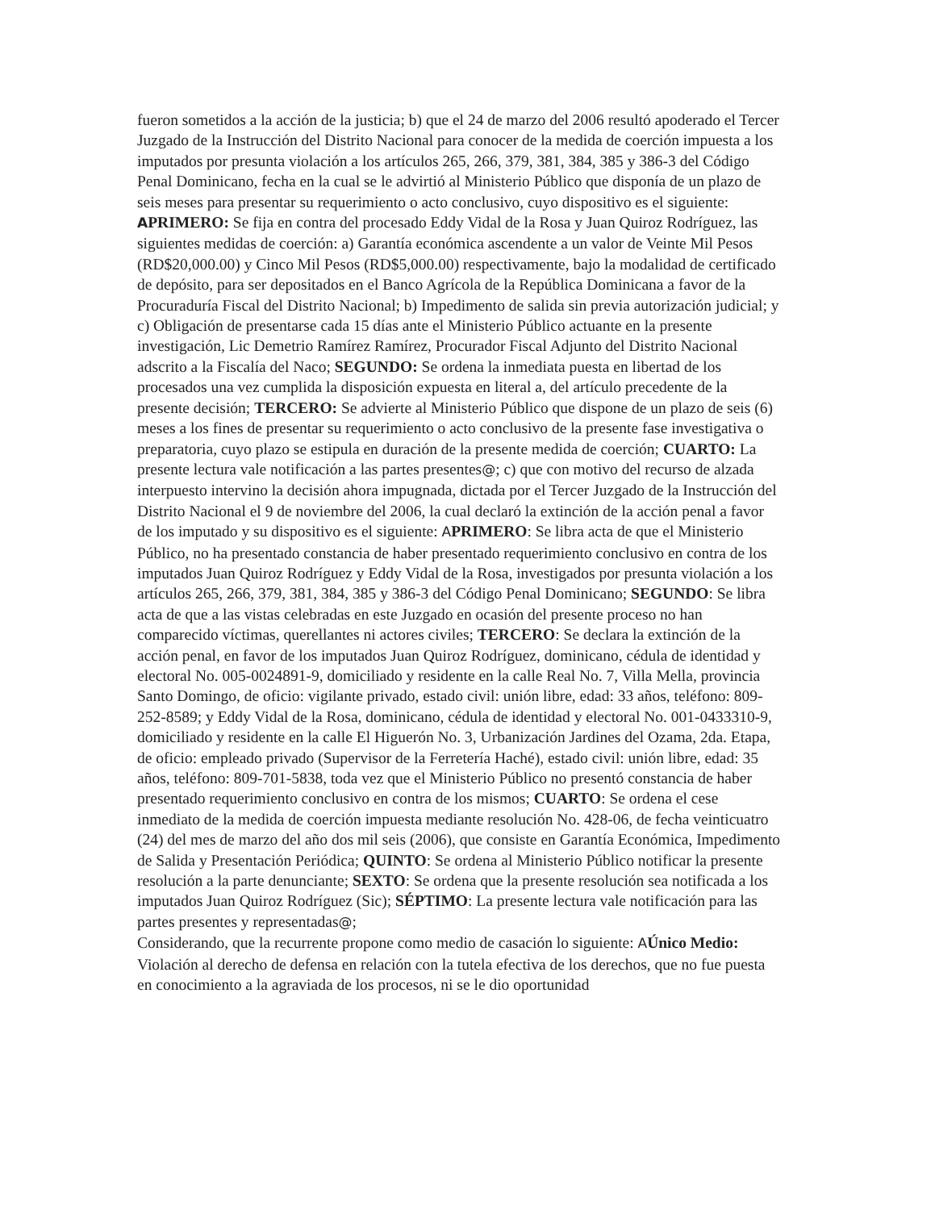fueron sometidos a la acción de la justicia; b) que el 24 de marzo del 2006 resultó apoderado el Tercer Juzgado de la Instrucción del Distrito Nacional para conocer de la medida de coerción impuesta a los imputados por presunta violación a los artículos 265, 266, 379, 381, 384, 385 y 386-3 del Código Penal Dominicano, fecha en la cual se le advirtió al Ministerio Público que disponía de un plazo de seis meses para presentar su requerimiento o acto conclusivo, cuyo dispositivo es el siguiente: APRIMERO: Se fija en contra del procesado Eddy Vidal de la Rosa y Juan Quiroz Rodríguez, las siguientes medidas de coerción: a) Garantía económica ascendente a un valor de Veinte Mil Pesos (RD$20,000.00) y Cinco Mil Pesos (RD$5,000.00) respectivamente, bajo la modalidad de certificado de depósito, para ser depositados en el Banco Agrícola de la República Dominicana a favor de la Procuraduría Fiscal del Distrito Nacional; b) Impedimento de salida sin previa autorización judicial; y c) Obligación de presentarse cada 15 días ante el Ministerio Público actuante en la presente investigación, Lic Demetrio Ramírez Ramírez, Procurador Fiscal Adjunto del Distrito Nacional adscrito a la Fiscalía del Naco; SEGUNDO: Se ordena la inmediata puesta en libertad de los procesados una vez cumplida la disposición expuesta en literal a, del artículo precedente de la presente decisión; TERCERO: Se advierte al Ministerio Público que dispone de un plazo de seis (6) meses a los fines de presentar su requerimiento o acto conclusivo de la presente fase investigativa o preparatoria, cuyo plazo se estipula en duración de la presente medida de coerción; CUARTO: La presente lectura vale notificación a las partes presentes@; c) que con motivo del recurso de alzada interpuesto intervino la decisión ahora impugnada, dictada por el Tercer Juzgado de la Instrucción del Distrito Nacional el 9 de noviembre del 2006, la cual declaró la extinción de la acción penal a favor de los imputado y su dispositivo es el siguiente: APRIMERO: Se libra acta de que el Ministerio Público, no ha presentado constancia de haber presentado requerimiento conclusivo en contra de los imputados Juan Quiroz Rodríguez y Eddy Vidal de la Rosa, investigados por presunta violación a los artículos 265, 266, 379, 381, 384, 385 y 386-3 del Código Penal Dominicano; SEGUNDO: Se libra acta de que a las vistas celebradas en este Juzgado en ocasión del presente proceso no han comparecido víctimas, querellantes ni actores civiles; TERCERO: Se declara la extinción de la acción penal, en favor de los imputados Juan Quiroz Rodríguez, dominicano, cédula de identidad y electoral No. 005-0024891-9, domiciliado y residente en la calle Real No. 7, Villa Mella, provincia Santo Domingo, de oficio: vigilante privado, estado civil: unión libre, edad: 33 años, teléfono: 809-252-8589; y Eddy Vidal de la Rosa, dominicano, cédula de identidad y electoral No. 001-0433310-9, domiciliado y residente en la calle El Higuerón No. 3, Urbanización Jardines del Ozama, 2da. Etapa, de oficio: empleado privado (Supervisor de la Ferretería Haché), estado civil: unión libre, edad: 35 años, teléfono: 809-701-5838, toda vez que el Ministerio Público no presentó constancia de haber presentado requerimiento conclusivo en contra de los mismos; CUARTO: Se ordena el cese inmediato de la medida de coerción impuesta mediante resolución No. 428-06, de fecha veinticuatro (24) del mes de marzo del año dos mil seis (2006), que consiste en Garantía Económica, Impedimento de Salida y Presentación Periódica; QUINTO: Se ordena al Ministerio Público notificar la presente resolución a la parte denunciante; SEXTO: Se ordena que la presente resolución sea notificada a los imputados Juan Quiroz Rodríguez (Sic); SÉPTIMO: La presente lectura vale notificación para las partes presentes y representadas@;
Considerando, que la recurrente propone como medio de casación lo siguiente: AÚnico Medio: Violación al derecho de defensa en relación con la tutela efectiva de los derechos, que no fue puesta en conocimiento a la agraviada de los procesos, ni se le dio oportunidad